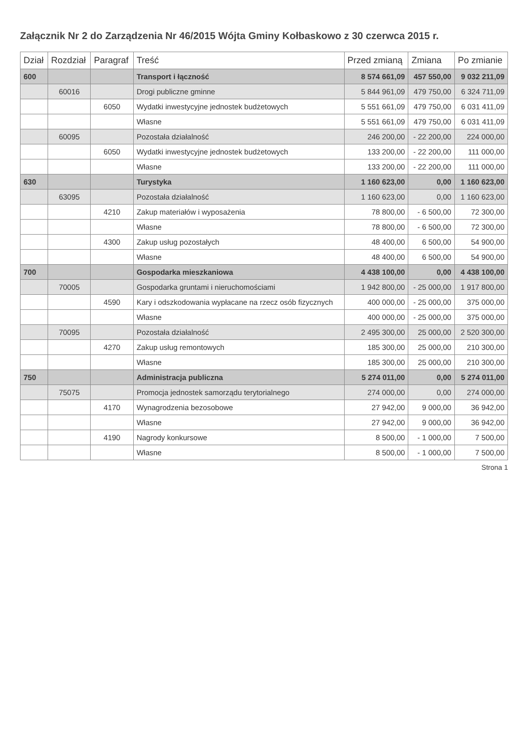Załącznik Nr 2 do Zarządzenia Nr 46/2015 Wójta Gminy Kołbaskowo z 30 czerwca 2015 r.
| Dział | Rozdział | Paragraf | Treść | Przed zmianą | Zmiana | Po zmianie |
| --- | --- | --- | --- | --- | --- | --- |
| 600 | | | Transport i łączność | 8 574 661,09 | 457 550,00 | 9 032 211,09 |
| | 60016 | | Drogi publiczne gminne | 5 844 961,09 | 479 750,00 | 6 324 711,09 |
| | | 6050 | Wydatki inwestycyjne jednostek budżetowych | 5 551 661,09 | 479 750,00 | 6 031 411,09 |
| | | | Własne | 5 551 661,09 | 479 750,00 | 6 031 411,09 |
| | 60095 | | Pozostała działalność | 246 200,00 | - 22 200,00 | 224 000,00 |
| | | 6050 | Wydatki inwestycyjne jednostek budżetowych | 133 200,00 | - 22 200,00 | 111 000,00 |
| | | | Własne | 133 200,00 | - 22 200,00 | 111 000,00 |
| 630 | | | Turystyka | 1 160 623,00 | 0,00 | 1 160 623,00 |
| | 63095 | | Pozostała działalność | 1 160 623,00 | 0,00 | 1 160 623,00 |
| | | 4210 | Zakup materiałów i wyposażenia | 78 800,00 | - 6 500,00 | 72 300,00 |
| | | | Własne | 78 800,00 | - 6 500,00 | 72 300,00 |
| | | 4300 | Zakup usług pozostałych | 48 400,00 | 6 500,00 | 54 900,00 |
| | | | Własne | 48 400,00 | 6 500,00 | 54 900,00 |
| 700 | | | Gospodarka mieszkaniowa | 4 438 100,00 | 0,00 | 4 438 100,00 |
| | 70005 | | Gospodarka gruntami i nieruchomościami | 1 942 800,00 | - 25 000,00 | 1 917 800,00 |
| | | 4590 | Kary i odszkodowania wypłacane na rzecz osób fizycznych | 400 000,00 | - 25 000,00 | 375 000,00 |
| | | | Własne | 400 000,00 | - 25 000,00 | 375 000,00 |
| | 70095 | | Pozostała działalność | 2 495 300,00 | 25 000,00 | 2 520 300,00 |
| | | 4270 | Zakup usług remontowych | 185 300,00 | 25 000,00 | 210 300,00 |
| | | | Własne | 185 300,00 | 25 000,00 | 210 300,00 |
| 750 | | | Administracja publiczna | 5 274 011,00 | 0,00 | 5 274 011,00 |
| | 75075 | | Promocja jednostek samorządu terytorialnego | 274 000,00 | 0,00 | 274 000,00 |
| | | 4170 | Wynagrodzenia bezosobowe | 27 942,00 | 9 000,00 | 36 942,00 |
| | | | Własne | 27 942,00 | 9 000,00 | 36 942,00 |
| | | 4190 | Nagrody konkursowe | 8 500,00 | - 1 000,00 | 7 500,00 |
| | | | Własne | 8 500,00 | - 1 000,00 | 7 500,00 |
Strona 1